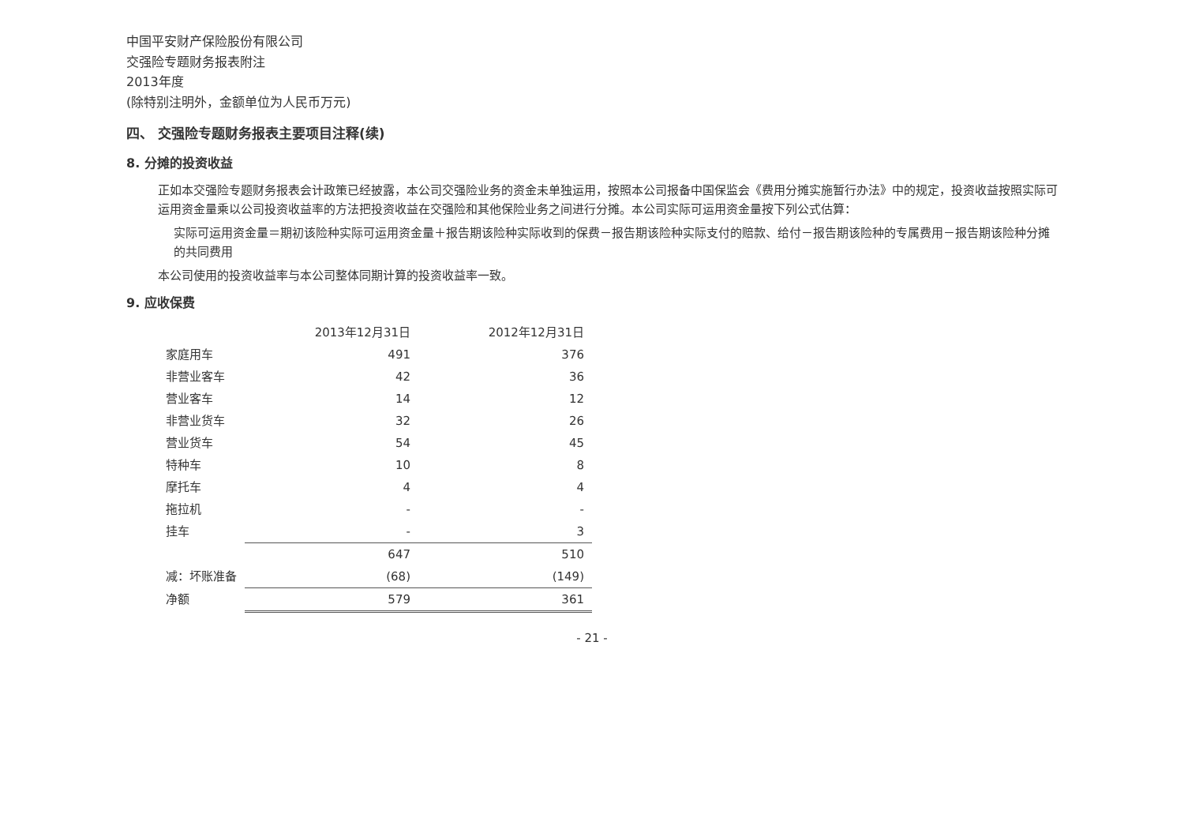中国平安财产保险股份有限公司
交强险专题财务报表附注
2013年度
(除特别注明外，金额单位为人民币万元)
四、 交强险专题财务报表主要项目注释(续)
8. 分摊的投资收益
正如本交强险专题财务报表会计政策已经披露，本公司交强险业务的资金未单独运用，按照本公司报备中国保监会《费用分摊实施暂行办法》中的规定，投资收益按照实际可运用资金量乘以公司投资收益率的方法把投资收益在交强险和其他保险业务之间进行分摊。本公司实际可运用资金量按下列公式估算：
实际可运用资金量＝期初该险种实际可运用资金量＋报告期该险种实际收到的保费－报告期该险种实际支付的赔款、给付－报告期该险种的专属费用－报告期该险种分摊的共同费用
本公司使用的投资收益率与本公司整体同期计算的投资收益率一致。
9. 应收保费
| | 2013年12月31日 | 2012年12月31日 |
| --- | --- | --- |
| 家庭用车 | 491 | 376 |
| 非营业客车 | 42 | 36 |
| 营业客车 | 14 | 12 |
| 非营业货车 | 32 | 26 |
| 营业货车 | 54 | 45 |
| 特种车 | 10 | 8 |
| 摩托车 | 4 | 4 |
| 拖拉机 | - | - |
| 挂车 | - | 3 |
| | 647 | 510 |
| 减：坏账准备 | (68) | (149) |
| 净额 | 579 | 361 |
- 21 -